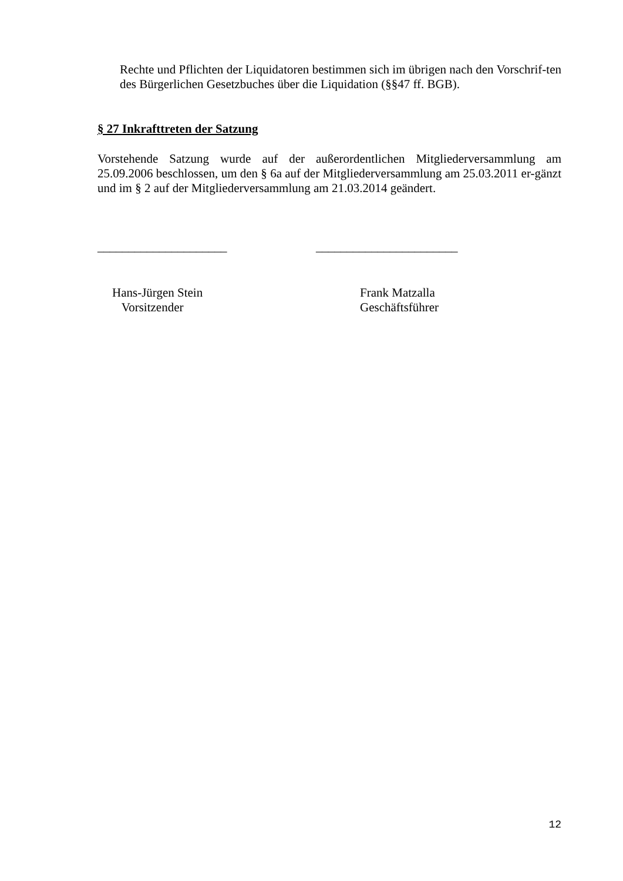Rechte und Pflichten der Liquidatoren bestimmen sich im übrigen nach den Vorschrif-ten des Bürgerlichen Gesetzbuches über die Liquidation (§§47 ff. BGB).
§ 27 Inkrafttreten der Satzung
Vorstehende Satzung wurde auf der außerordentlichen Mitgliederversammlung am 25.09.2006 beschlossen, um den § 6a auf der Mitgliederversammlung am 25.03.2011 er-gänzt und im § 2 auf der Mitgliederversammlung am 21.03.2014 geändert.
_____________________ _______________________
Hans-Jürgen Stein
Vorsitzender
Frank Matzalla
Geschäftsführer
12